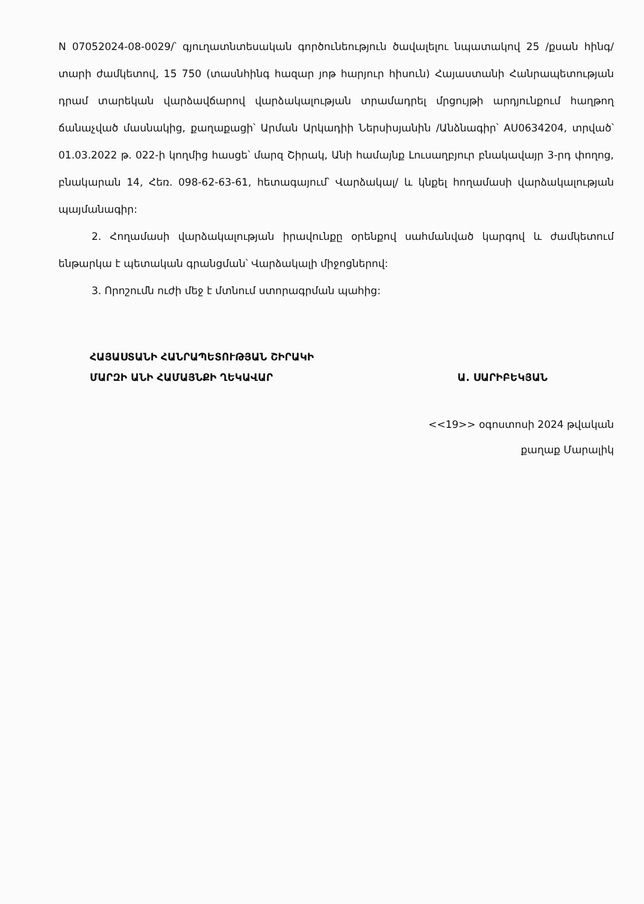N 07052024-08-0029/՝ գյուղատնտեսական գործունեություն ծավալելու նպատակով 25 /քսան հինգ/ տարի ժամկետով, 15 750 (տասնհինգ հազար յոթ հարյուր հիսուն) Հայաստանի Հանրապետության դրամ տարեկան վարձավճարով վարձակալության տրամադրել մրցույթի արդյունքում հաղթող ճանաչված մասնակից, քաղաքացի՝ Արման Արկադիի Ներսիսյանին /Անձնագիր՝ AU0634204, տրված՝ 01.03.2022 թ. 022-ի կողմից հասցե՝ մարզ Շիրակ, Անի համայնք Լուսաղբյուր բնակավայր 3-րդ փողոց, բնակարան 14, Հեռ. 098-62-63-61, հետագայում՝ Վարձակալ/ և կնքել հողամասի վարձակալության պայմանագիր:
2. Հողամասի վարձակալության իրավունքը օրենքով սահմանված կարգով և ժամկետում ենթարկա է պետական գրանցման՝ Վարձակալի միջոցներով:
3. Որոշումն ուժի մեջ է մտնում ստորագրման պահից:
ՀԱՅԱՍՏԱՆԻ ՀԱՆՐԱՊԵՏՈՒԹՅԱՆ ՇԻՐԱԿԻ
ՄԱՐԶԻ ԱՆԻ ՀԱՄԱՅՆՔԻ ՂԵԿԱՎԱՐ Ա. ՍԱՐԻԲԵԿՅԱՆ
<<19>> օգոստոսի 2024 թվական
քաղաք Մարալիկ